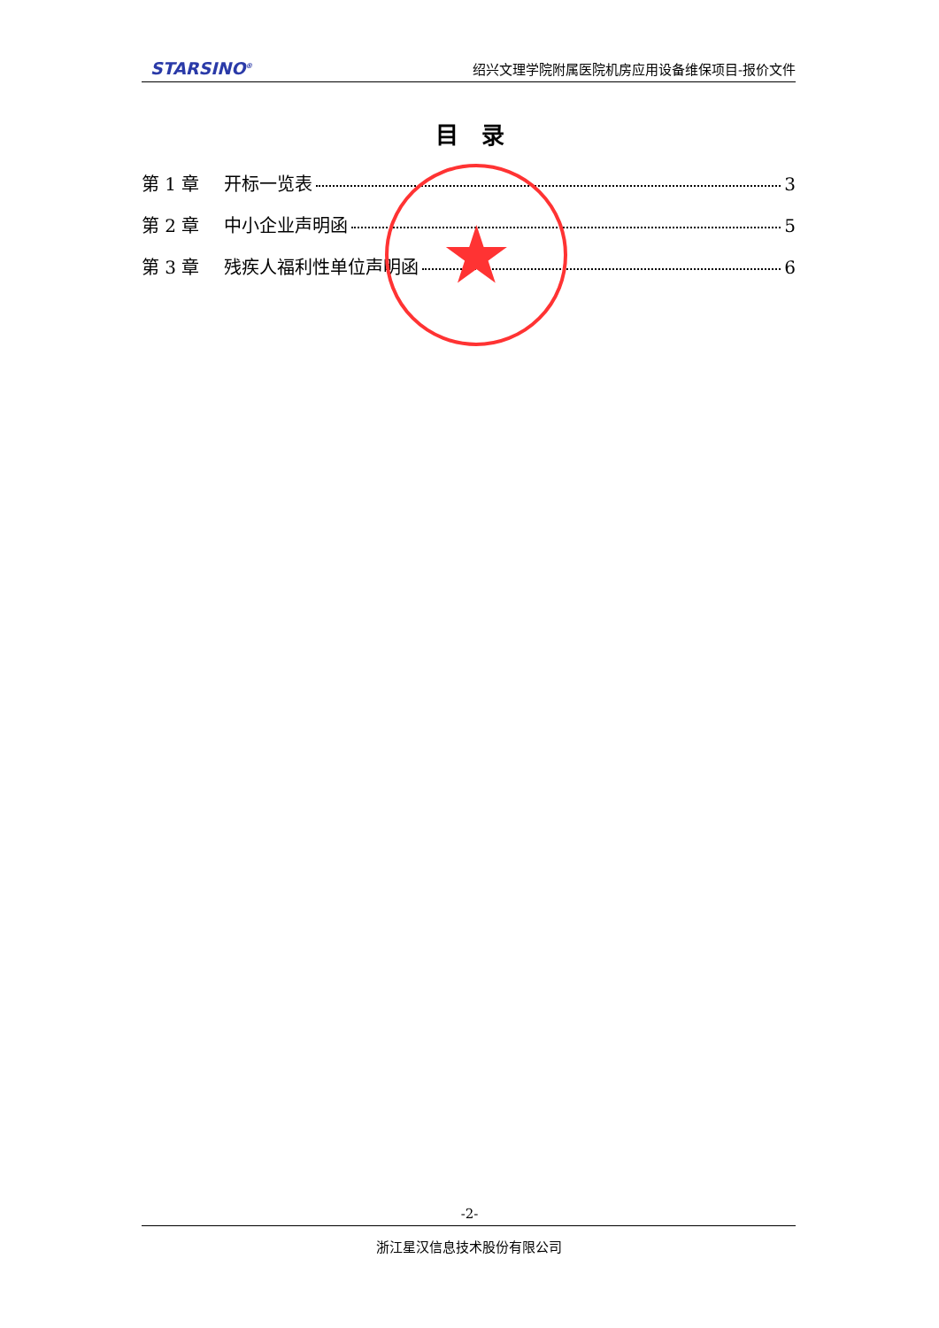STARSINO<sup>®</sup> 绍兴文理学院附属医院机房应用设备维保项目-报价文件
目　录
第 1 章 开标一览表 3
第 2 章 中小企业声明函 5
第 3 章 残疾人福利性单位声明函 6
★
-2-
浙江星汉信息技术股份有限公司